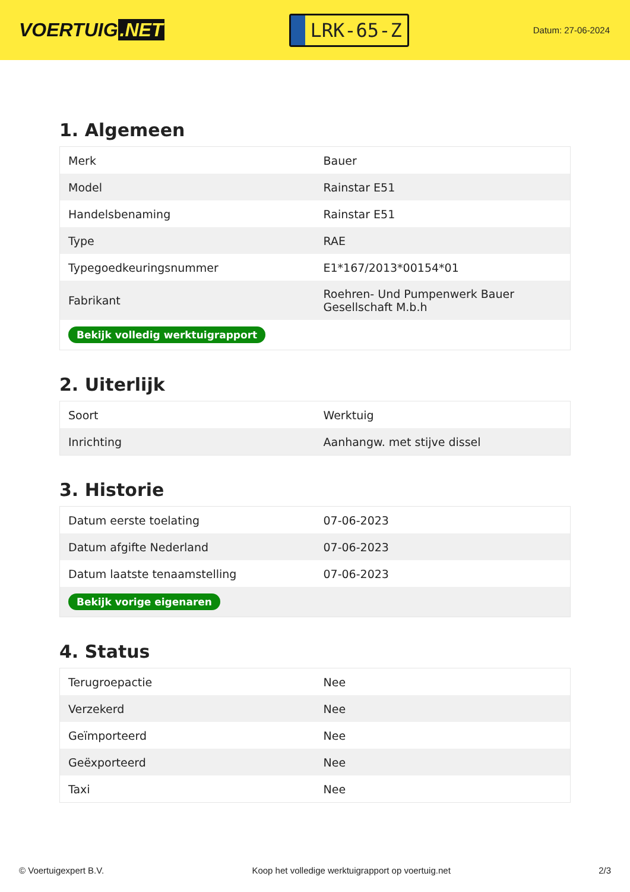VOERTUIG.NET
LRK-65-Z
Datum: 27-06-2024
1. Algemeen
| Merk | Bauer |
| Model | Rainstar E51 |
| Handelsbenaming | Rainstar E51 |
| Type | RAE |
| Typegoedkeuringsnummer | E1*167/2013*00154*01 |
| Fabrikant | Roehren- Und Pumpenwerk Bauer Gesellschaft M.b.h |
| Bekijk volledig werktuigrapport | |
2. Uiterlijk
| Soort | Werktuig |
| Inrichting | Aanhangw. met stijve dissel |
3. Historie
| Datum eerste toelating | 07-06-2023 |
| Datum afgifte Nederland | 07-06-2023 |
| Datum laatste tenaamstelling | 07-06-2023 |
| Bekijk vorige eigenaren | |
4. Status
| Terugroepactie | Nee |
| Verzekerd | Nee |
| Geïmporteerd | Nee |
| Geëxporteerd | Nee |
| Taxi | Nee |
© Voertuigexpert B.V. Koop het volledige werktuigrapport op voertuig.net 2/3